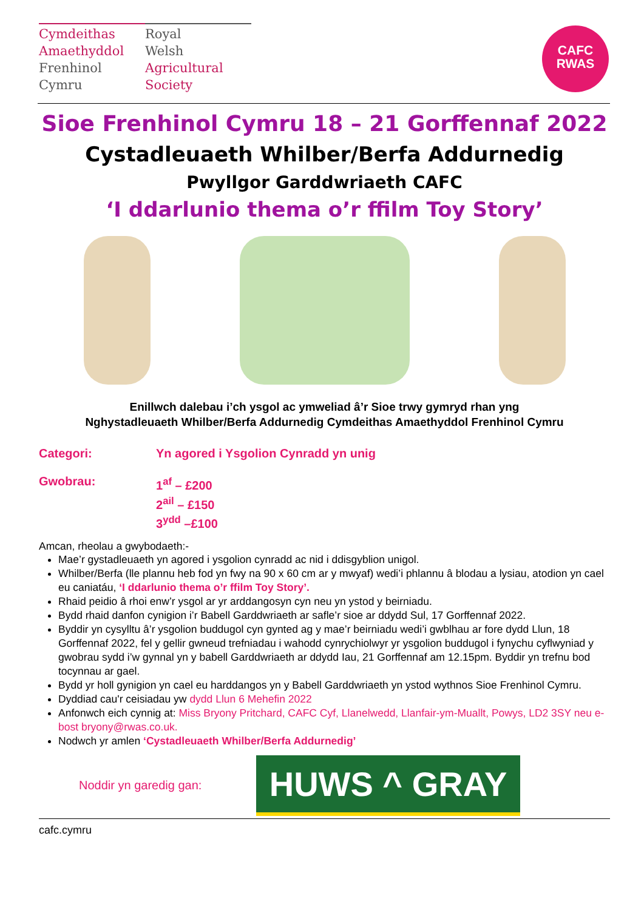Cymdeithas
Amaethyddol
Frenhinol
Cymru
Royal
Welsh
Agricultural
Society
CAFC
RWAS
Sioe Frenhinol Cymru 18 – 21 Gorffennaf 2022
Cystadleuaeth Whilber/Berfa Addurnedig
Pwyllgor Garddwriaeth CAFC
‘I ddarlunio thema o’r ffilm Toy Story’
Enillwch dalebau i’ch ysgol ac ymweliad â’r Sioe trwy gymryd rhan yng
Nghystadleuaeth Whilber/Berfa Addurnedig Cymdeithas Amaethyddol Frenhinol Cymru
Categori: Yn agored i Ysgolion Cynradd yn unig
Gwobrau: 1<sup>af</sup> – £200
2<sup>ail</sup> – £150
3<sup>ydd</sup> –£100
Amcan, rheolau a gwybodaeth:-
Mae’r gystadleuaeth yn agored i ysgolion cynradd ac nid i ddisgyblion unigol.
Whilber/Berfa (lle plannu heb fod yn fwy na 90 x 60 cm ar y mwyaf) wedi’i phlannu â blodau a lysiau, atodion yn cael eu caniatáu, ‘I ddarlunio thema o’r ffilm Toy Story’.
Rhaid peidio â rhoi enw’r ysgol ar yr arddangosyn cyn neu yn ystod y beirniadu.
Bydd rhaid danfon cynigion i’r Babell Garddwriaeth ar safle’r sioe ar ddydd Sul, 17 Gorffennaf 2022.
Byddir yn cysylltu â’r ysgolion buddugol cyn gynted ag y mae’r beirniadu wedi’i gwblhau ar fore dydd Llun, 18 Gorffennaf 2022, fel y gellir gwneud trefniadau i wahodd cynrychiolwyr yr ysgolion buddugol i fynychu cyflwyniad y gwobrau sydd i’w gynnal yn y babell Garddwriaeth ar ddydd Iau, 21 Gorffennaf am 12.15pm. Byddir yn trefnu bod tocynnau ar gael.
Bydd yr holl gynigion yn cael eu harddangos yn y Babell Garddwriaeth yn ystod wythnos Sioe Frenhinol Cymru.
Dyddiad cau'r ceisiadau yw dydd Llun 6 Mehefin 2022
Anfonwch eich cynnig at: Miss Bryony Pritchard, CAFC Cyf, Llanelwedd, Llanfair-ym-Muallt, Powys, LD2 3SY neu e-bost bryony@rwas.co.uk.
Nodwch yr amlen ‘Cystadleuaeth Whilber/Berfa Addurnedig’
Noddir yn garedig gan:
HUWS ^ GRAY
cafc.cymru